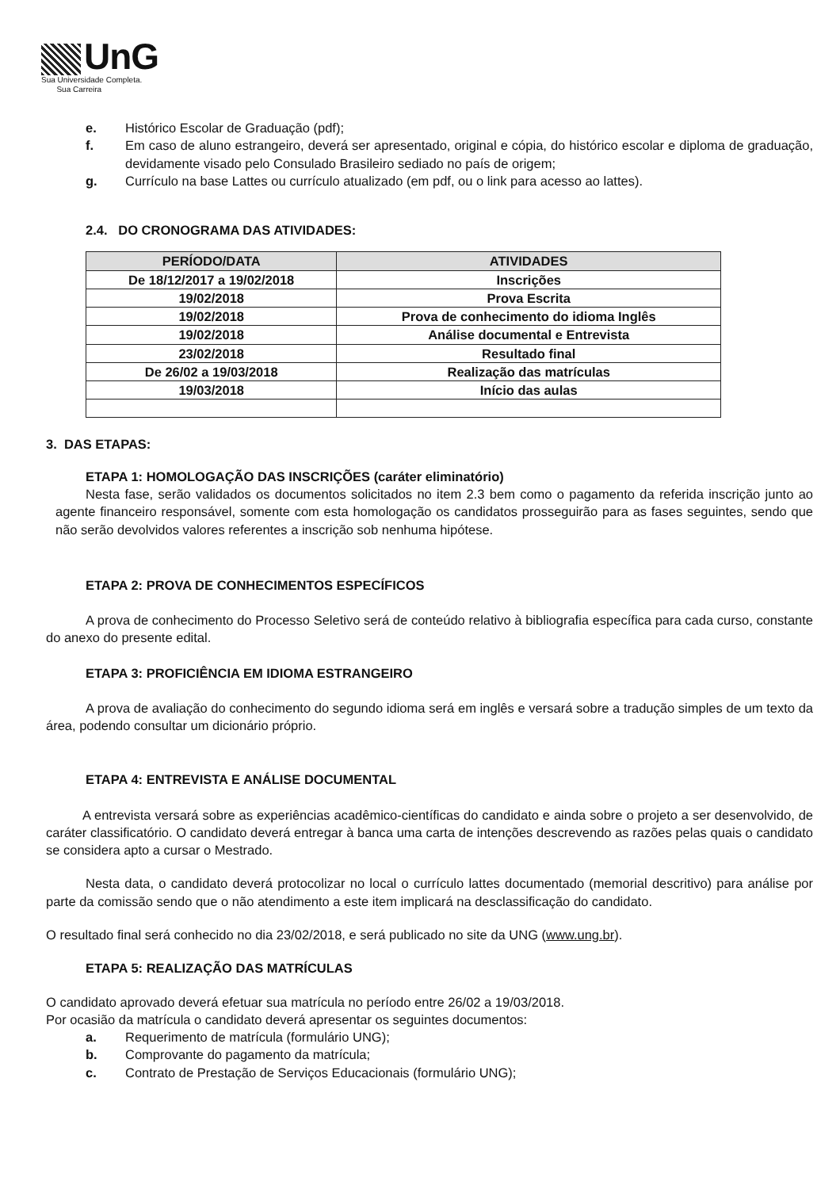UnG
Sua Universidade Completa.
Sua Carreira
e. Histórico Escolar de Graduação (pdf);
f. Em caso de aluno estrangeiro, deverá ser apresentado, original e cópia, do histórico escolar e diploma de graduação, devidamente visado pelo Consulado Brasileiro sediado no país de origem;
g. Currículo na base Lattes ou currículo atualizado (em pdf, ou o link para acesso ao lattes).
2.4. DO CRONOGRAMA DAS ATIVIDADES:
| PERÍODO/DATA | ATIVIDADES |
| --- | --- |
| De 18/12/2017 a 19/02/2018 | Inscrições |
| 19/02/2018 | Prova Escrita |
| 19/02/2018 | Prova de conhecimento do idioma Inglês |
| 19/02/2018 | Análise documental e Entrevista |
| 23/02/2018 | Resultado final |
| De 26/02 a 19/03/2018 | Realização das matrículas |
| 19/03/2018 | Início das aulas |
3. DAS ETAPAS:
ETAPA 1: HOMOLOGAÇÃO DAS INSCRIÇÕES (caráter eliminatório)
Nesta fase, serão validados os documentos solicitados no item 2.3 bem como o pagamento da referida inscrição junto ao agente financeiro responsável, somente com esta homologação os candidatos prosseguirão para as fases seguintes, sendo que não serão devolvidos valores referentes a inscrição sob nenhuma hipótese.
ETAPA 2: PROVA DE CONHECIMENTOS ESPECÍFICOS
A prova de conhecimento do Processo Seletivo será de conteúdo relativo à bibliografia específica para cada curso, constante do anexo do presente edital.
ETAPA 3: PROFICIÊNCIA EM IDIOMA ESTRANGEIRO
A prova de avaliação do conhecimento do segundo idioma será em inglês e versará sobre a tradução simples de um texto da área, podendo consultar um dicionário próprio.
ETAPA 4: ENTREVISTA E ANÁLISE DOCUMENTAL
A entrevista versará sobre as experiências acadêmico-científicas do candidato e ainda sobre o projeto a ser desenvolvido, de caráter classificatório. O candidato deverá entregar à banca uma carta de intenções descrevendo as razões pelas quais o candidato se considera apto a cursar o Mestrado.
Nesta data, o candidato deverá protocolizar no local o currículo lattes documentado (memorial descritivo) para análise por parte da comissão sendo que o não atendimento a este item implicará na desclassificação do candidato.
O resultado final será conhecido no dia 23/02/2018, e será publicado no site da UNG (www.ung.br).
ETAPA 5: REALIZAÇÃO DAS MATRÍCULAS
O candidato aprovado deverá efetuar sua matrícula no período entre 26/02 a 19/03/2018.
Por ocasião da matrícula o candidato deverá apresentar os seguintes documentos:
a. Requerimento de matrícula (formulário UNG);
b. Comprovante do pagamento da matrícula;
c. Contrato de Prestação de Serviços Educacionais (formulário UNG);